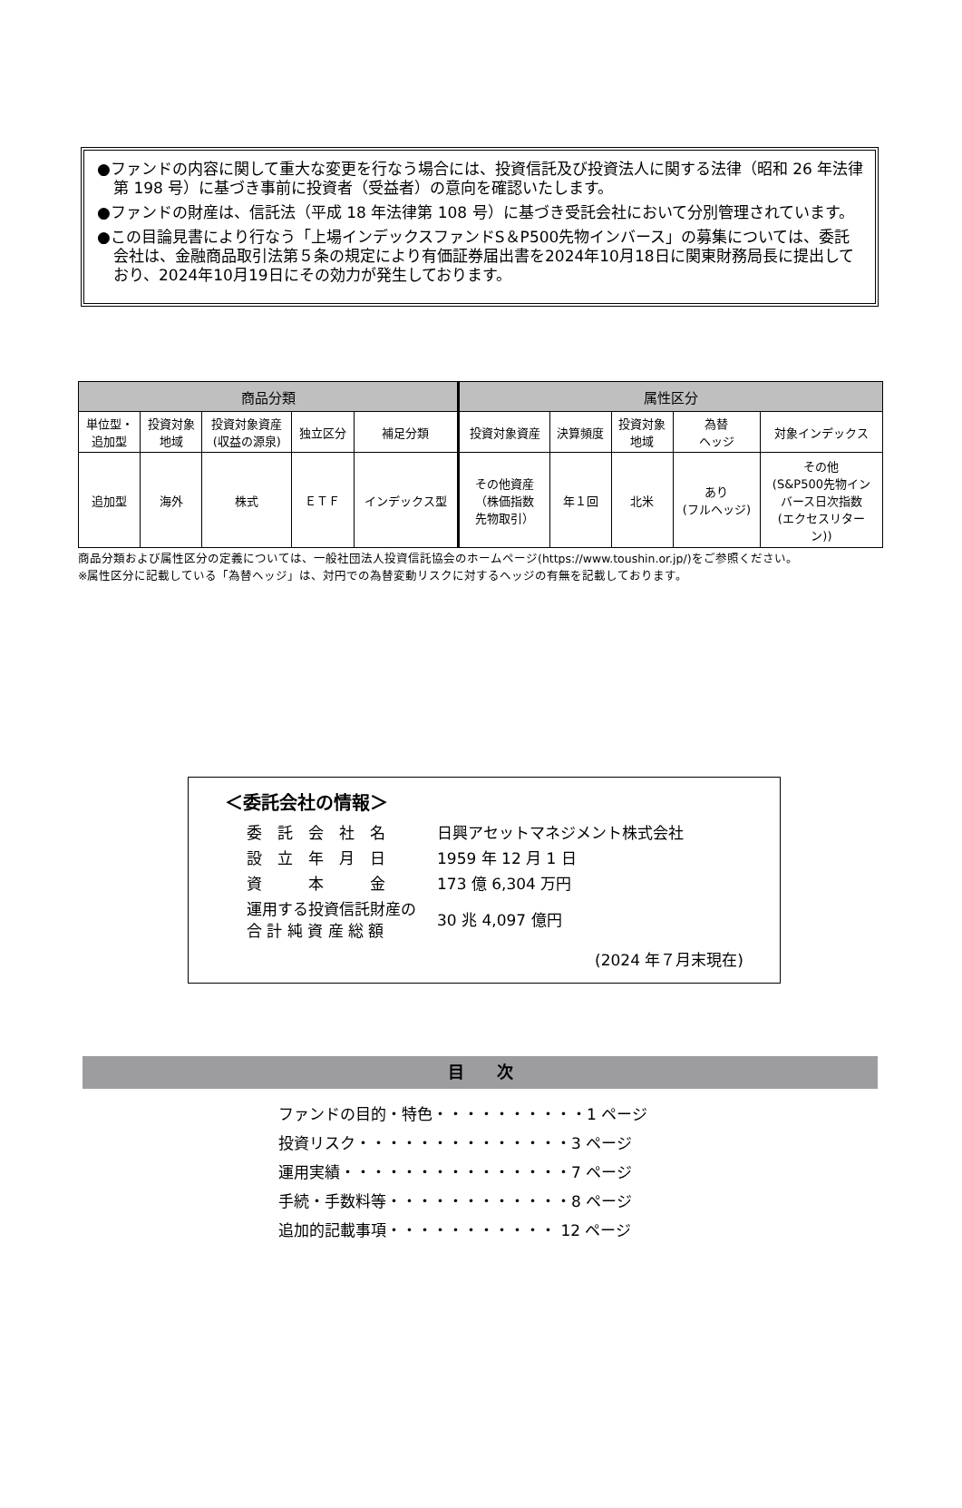●ファンドの内容に関して重大な変更を行なう場合には、投資信託及び投資法人に関する法律（昭和 26 年法律第 198 号）に基づき事前に投資者（受益者）の意向を確認いたします。
●ファンドの財産は、信託法（平成 18 年法律第 108 号）に基づき受託会社において分別管理されています。
●この目論見書により行なう「上場インデックスファンドS＆P500先物インバース」の募集については、委託会社は、金融商品取引法第５条の規定により有価証券届出書を2024年10月18日に関東財務局長に提出しており、2024年10月19日にその効力が発生しております。
| 商品分類 | | | | | 属性区分 | | | | |
| --- | --- | --- | --- | --- | --- | --- | --- | --- | --- |
| 単位型・ 追加型 | 投資対象 地域 | 投資対象資産 (収益の源泉) | 独立区分 | 補足分類 | 投資対象資産 | 決算頻度 | 投資対象 地域 | 為替 ヘッジ | 対象インデックス |
| 追加型 | 海外 | 株式 | ＥＴＦ | インデックス型 | その他資産 （株価指数 先物取引） | 年１回 | 北米 | あり (フルヘッジ) | その他 (S&P500先物イン バース日次指数 (エクセスリター ン)) |
商品分類および属性区分の定義については、一般社団法人投資信託協会のホームページ(https://www.toushin.or.jp/)をご参照ください。
※属性区分に記載している「為替ヘッジ」は、対円での為替変動リスクに対するヘッジの有無を記載しております。
＜委託会社の情報＞
委　託　会　社　名 日興アセットマネジメント株式会社
設　立　年　月　日 1959 年 12 月 1 日
資　　　本　　　金 173 億 6,304 万円
運用する投資信託財産の
合 計 純 資 産 総 額 30 兆 4,097 億円
(2024 年７月末現在)
目　　次
ファンドの目的・特色・・・・・・・・・・1 ページ
投資リスク・・・・・・・・・・・・・・3 ページ
運用実績・・・・・・・・・・・・・・・7 ページ
手続・手数料等・・・・・・・・・・・・8 ページ
追加的記載事項・・・・・・・・・・・ 12 ページ